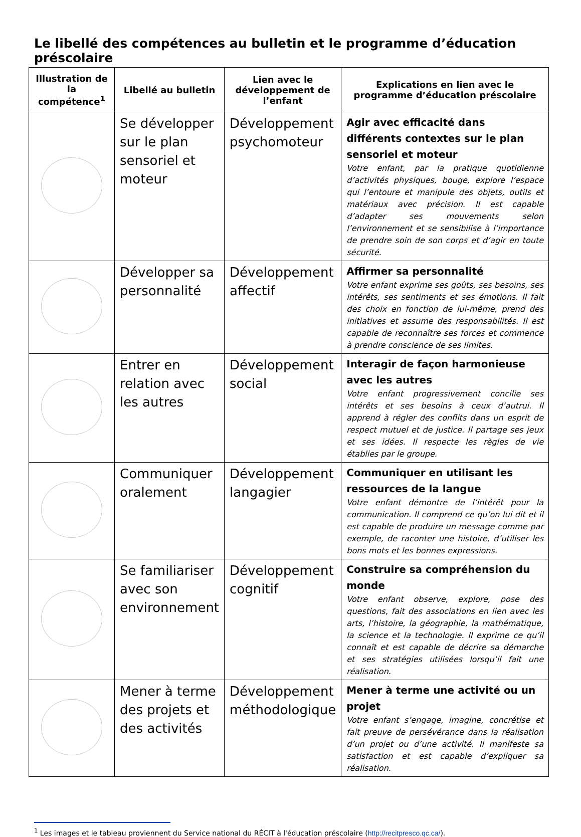Le libellé des compétences au bulletin et le programme d’éducation préscolaire
| Illustration de la compétence<sup>1</sup> | Libellé au bulletin | Lien avec le développement de l’enfant | Explications en lien avec le programme d’éducation préscolaire |
| --- | --- | --- | --- |
| | Se développer sur le plan sensoriel et moteur | Développement psychomoteur | Agir avec efficacité dans différents contextes sur le plan sensoriel et moteur Votre enfant, par la pratique quotidienne d’activités physiques, bouge, explore l’espace qui l’entoure et manipule des objets, outils et matériaux avec précision. Il est capable d’adapter ses mouvements selon l’environnement et se sensibilise à l’importance de prendre soin de son corps et d’agir en toute sécurité. |
| | Développer sa personnalité | Développement affectif | Affirmer sa personnalité Votre enfant exprime ses goûts, ses besoins, ses intérêts, ses sentiments et ses émotions. Il fait des choix en fonction de lui-même, prend des initiatives et assume des responsabilités. Il est capable de reconnaître ses forces et commence à prendre conscience de ses limites. |
| | Entrer en relation avec les autres | Développement social | Interagir de façon harmonieuse avec les autres Votre enfant progressivement concilie ses intérêts et ses besoins à ceux d’autrui. Il apprend à régler des conflits dans un esprit de respect mutuel et de justice. Il partage ses jeux et ses idées. Il respecte les règles de vie établies par le groupe. |
| | Communiquer oralement | Développement langagier | Communiquer en utilisant les ressources de la langue Votre enfant démontre de l’intérêt pour la communication. Il comprend ce qu’on lui dit et il est capable de produire un message comme par exemple, de raconter une histoire, d’utiliser les bons mots et les bonnes expressions. |
| | Se familiariser avec son environnement | Développement cognitif | Construire sa compréhension du monde Votre enfant observe, explore, pose des questions, fait des associations en lien avec les arts, l’histoire, la géographie, la mathématique, la science et la technologie. Il exprime ce qu’il connaît et est capable de décrire sa démarche et ses stratégies utilisées lorsqu’il fait une réalisation. |
| | Mener à terme des projets et des activités | Développement méthodologique | Mener à terme une activité ou un projet Votre enfant s’engage, imagine, concrétise et fait preuve de persévérance dans la réalisation d’un projet ou d’une activité. Il manifeste sa satisfaction et est capable d’expliquer sa réalisation. |
<sup>1</sup> Les images et le tableau proviennent du Service national du RÉCIT à l'éducation préscolaire (http://recitpresco.qc.ca/).